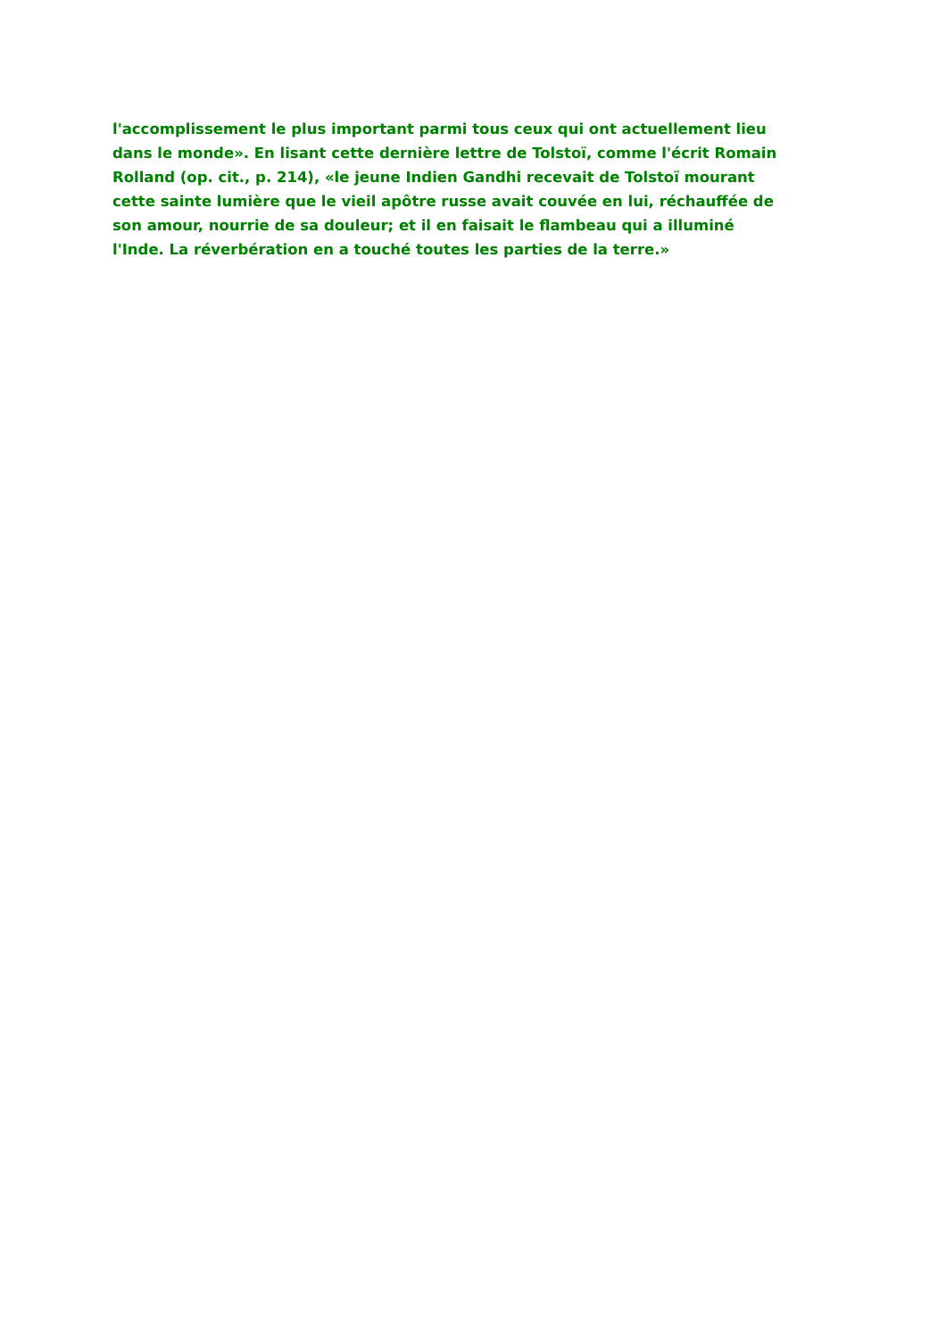l'accomplissement le plus important parmi tous ceux qui ont actuellement lieu
dans le monde». En lisant cette dernière lettre de Tolstoï, comme l'écrit Romain
Rolland (op. cit., p. 214), «le jeune Indien Gandhi recevait de Tolstoï mourant
cette sainte lumière que le vieil apôtre russe avait couvée en lui, réchauffée de
son amour, nourrie de sa douleur; et il en faisait le flambeau qui a illuminé
l'Inde. La réverbération en a touché toutes les parties de la terre.»